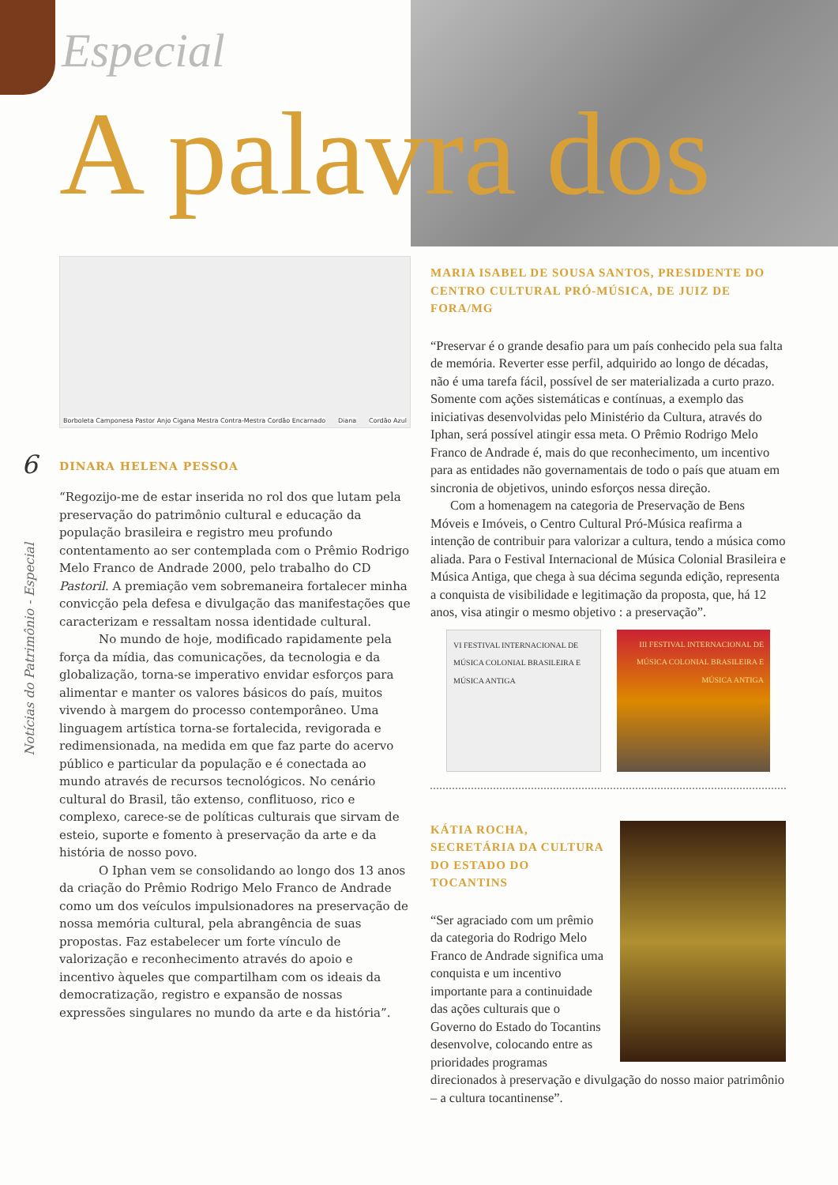Especial
A palavra dos
6
Notícias do Patrimônio - Especial
Borboleta Camponesa Pastor Anjo Cigana Mestra Contra-Mestra Cordão Encarnado Diana Cordão Azul
DINARA HELENA PESSOA
“Regozijo-me de estar inserida no rol dos que lutam pela preservação do patrimônio cultural e educação da população brasileira e registro meu profundo contentamento ao ser contemplada com o Prêmio Rodrigo Melo Franco de Andrade 2000, pelo trabalho do CD Pastoril. A premiação vem sobremaneira fortalecer minha convicção pela defesa e divulgação das manifestações que caracterizam e ressaltam nossa identidade cultural.
No mundo de hoje, modificado rapidamente pela força da mídia, das comunicações, da tecnologia e da globalização, torna-se imperativo envidar esforços para alimentar e manter os valores básicos do país, muitos vivendo à margem do processo contemporâneo. Uma linguagem artística torna-se fortalecida, revigorada e redimensionada, na medida em que faz parte do acervo público e particular da população e é conectada ao mundo através de recursos tecnológicos. No cenário cultural do Brasil, tão extenso, conflituoso, rico e complexo, carece-se de políticas culturais que sirvam de esteio, suporte e fomento à preservação da arte e da história de nosso povo.
O Iphan vem se consolidando ao longo dos 13 anos da criação do Prêmio Rodrigo Melo Franco de Andrade como um dos veículos impulsionadores na preservação de nossa memória cultural, pela abrangência de suas propostas. Faz estabelecer um forte vínculo de valorização e reconhecimento através do apoio e incentivo àqueles que compartilham com os ideais da democratização, registro e expansão de nossas expressões singulares no mundo da arte e da história”.
MARIA ISABEL DE SOUSA SANTOS, PRESIDENTE DO CENTRO CULTURAL PRÓ-MÚSICA, DE JUIZ DE FORA/MG
“Preservar é o grande desafio para um país conhecido pela sua falta de memória. Reverter esse perfil, adquirido ao longo de décadas, não é uma tarefa fácil, possível de ser materializada a curto prazo. Somente com ações sistemáticas e contínuas, a exemplo das iniciativas desenvolvidas pelo Ministério da Cultura, através do Iphan, será possível atingir essa meta. O Prêmio Rodrigo Melo Franco de Andrade é, mais do que reconhecimento, um incentivo para as entidades não governamentais de todo o país que atuam em sincronia de objetivos, unindo esforços nessa direção.
Com a homenagem na categoria de Preservação de Bens Móveis e Imóveis, o Centro Cultural Pró-Música reafirma a intenção de contribuir para valorizar a cultura, tendo a música como aliada. Para o Festival Internacional de Música Colonial Brasileira e Música Antiga, que chega à sua décima segunda edição, representa a conquista de visibilidade e legitimação da proposta, que, há 12 anos, visa atingir o mesmo objetivo : a preservação”.
VI FESTIVAL INTERNACIONAL DE MÚSICA COLONIAL BRASILEIRA E MÚSICA ANTIGA
III FESTIVAL INTERNACIONAL DE MÚSICA COLONIAL BRASILEIRA E MÚSICA ANTIGA
KÁTIA ROCHA, SECRETÁRIA DA CULTURA DO ESTADO DO TOCANTINS
“Ser agraciado com um prêmio da categoria do Rodrigo Melo Franco de Andrade significa uma conquista e um incentivo importante para a continuidade das ações culturais que o Governo do Estado do Tocantins desenvolve, colocando entre as prioridades programas direcionados à preservação e divulgação do nosso maior patrimônio – a cultura tocantinense”.